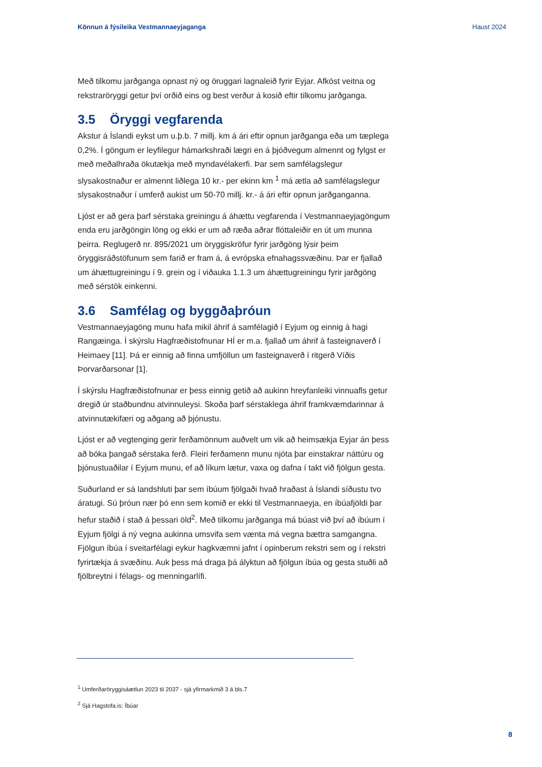Könnun á fýsileika Vestmannaeyjaganga Haust 2024
Með tilkomu jarðganga opnast ný og öruggari lagnaleið fyrir Eyjar. Afköst veitna og rekstraröryggi getur því orðið eins og best verður á kosið eftir tilkomu jarðganga.
3.5 Öryggi vegfarenda
Akstur á Íslandi eykst um u.þ.b. 7 millj. km á ári eftir opnun jarðganga eða um tæplega 0,2%. Í göngum er leyfilegur hámarkshraði lægri en á þjóðvegum almennt og fylgst er með meðalhraða ökutækja með myndavélakerfi. Þar sem samfélagslegur slysakostnaður er almennt liðlega 10 kr.- per ekinn km <sup>1</sup> má ætla að samfélagslegur slysakostnaður í umferð aukist um 50-70 millj. kr.- á ári eftir opnun jarðganganna.
Ljóst er að gera þarf sérstaka greiningu á áhættu vegfarenda í Vestmannaeyjagöngum enda eru jarðgöngin löng og ekki er um að ræða aðrar flóttaleiðir en út um munna þeirra. Reglugerð nr. 895/2021 um öryggiskröfur fyrir jarðgöng lýsir þeim öryggisráðstöfunum sem farið er fram á, á evrópska efnahagssvæðinu. Þar er fjallað um áhættugreiningu í 9. grein og í viðauka 1.1.3 um áhættugreiningu fyrir jarðgöng með sérstök einkenni.
3.6 Samfélag og byggðaþróun
Vestmannaeyjagöng munu hafa mikil áhrif á samfélagið í Eyjum og einnig á hagi Rangæinga. Í skýrslu Hagfræðistofnunar HÍ er m.a. fjallað um áhrif á fasteignaverð í Heimaey [11]. Þá er einnig að finna umfjöllun um fasteignaverð í ritgerð Víðis Þorvarðarsonar [1].
Í skýrslu Hagfræðistofnunar er þess einnig getið að aukinn hreyfanleiki vinnuafls getur dregið úr staðbundnu atvinnuleysi. Skoða þarf sérstaklega áhrif framkvæmdarinnar á atvinnutækifæri og aðgang að þjónustu.
Ljóst er að vegtenging gerir ferðamönnum auðvelt um vik að heimsækja Eyjar án þess að bóka þangað sérstaka ferð. Fleiri ferðamenn munu njóta þar einstakrar náttúru og þjónustuaðilar í Eyjum munu, ef að líkum lætur, vaxa og dafna í takt við fjölgun gesta.
Suðurland er sá landshluti þar sem íbúum fjölgaði hvað hraðast á Íslandi síðustu tvo áratugi. Sú þróun nær þó enn sem komið er ekki til Vestmannaeyja, en íbúafjöldi þar hefur staðið í stað á þessari öld<sup>2</sup>. Með tilkomu jarðganga má búast við því að íbúum í Eyjum fjölgi á ný vegna aukinna umsvifa sem vænta má vegna bættra samgangna. Fjölgun íbúa í sveitarfélagi eykur hagkvæmni jafnt í opinberum rekstri sem og í rekstri fyrirtækja á svæðinu. Auk þess má draga þá ályktun að fjölgun íbúa og gesta stuðli að fjölbreytni í félags- og menningarlífi.
<sup>1</sup> Umferðaröryggisáætlun 2023 til 2037 - sjá yfirmarkmið 3 á bls.7
<sup>2</sup> Sjá Hagstofa.is: Íbúar
8